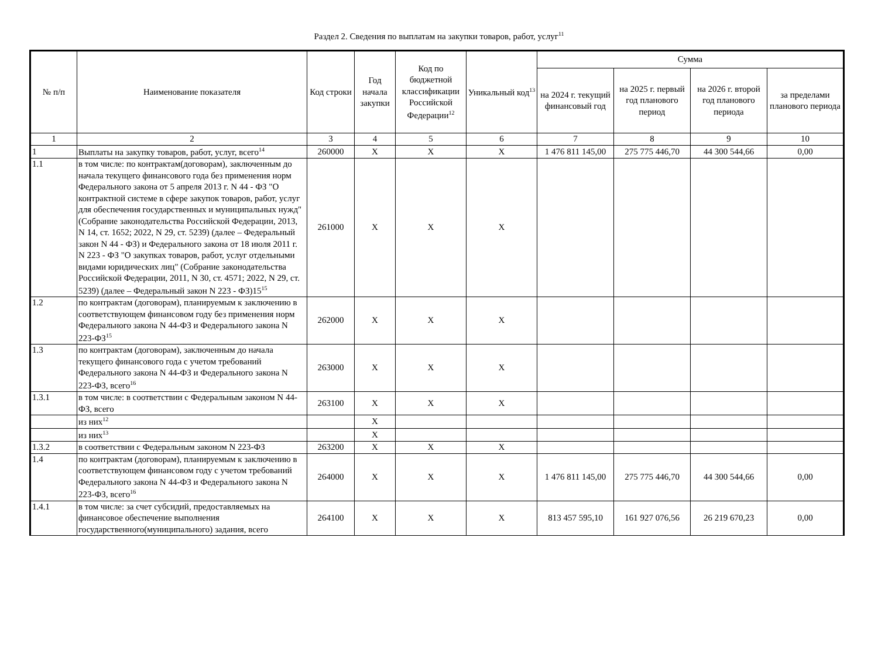Раздел 2. Сведения по выплатам на закупки товаров, работ, услуг<sup>11</sup>
| № п/п | Наименование показателя | Код строки | Год начала закупки | Код по бюджетной классификации Российской Федерации<sup>12</sup> | Уникальный код<sup>13</sup> | Сумма | | | |
| --- | --- | --- | --- | --- | --- | --- | --- | --- | --- |
| | | | | | | на 2024 г. текущий финансовый год | на 2025 г. первый год планового период | на 2026 г. второй год планового периода | за пределами планового периода |
| 1 | 2 | 3 | 4 | 5 | 6 | 7 | 8 | 9 | 10 |
| 1 | Выплаты на закупку товаров, работ, услуг, всего<sup>14</sup> | 260000 | X | X | X | 1 476 811 145,00 | 275 775 446,70 | 44 300 544,66 | 0,00 |
| 1.1 | в том числе: по контрактам(договорам), заключенным до начала текущего финансового года без применения норм Федерального закона от 5 апреля 2013 г. N 44 - ФЗ "О контрактной системе в сфере закупок товаров, работ, услуг для обеспечения государственных и муниципальных нужд" (Собрание законодательства Российской Федерации, 2013, N 14, ст. 1652; 2022, N 29, ст. 5239) (далее – Федеральный закон N 44 - ФЗ) и Федерального закона от 18 июля 2011 г. N 223 - ФЗ "О закупках товаров, работ, услуг отдельными видами юридических лиц" (Собрание законодательства Российской Федерации, 2011, N 30, ст. 4571; 2022, N 29, ст. 5239) (далее – Федеральный закон N 223 - ФЗ)15<sup>15</sup> | 261000 | X | X | X | | | | |
| 1.2 | по контрактам (договорам), планируемым к заключению в соответствующем финансовом году без применения норм Федерального закона N 44-ФЗ и Федерального закона N 223-ФЗ<sup>15</sup> | 262000 | X | X | X | | | | |
| 1.3 | по контрактам (договорам), заключенным до начала текущего финансового года с учетом требований Федерального закона N 44-ФЗ и Федерального закона N 223-ФЗ, всего<sup>16</sup> | 263000 | X | X | X | | | | |
| 1.3.1 | в том числе: в соответствии с Федеральным законом N 44-ФЗ, всего | 263100 | X | X | X | | | | |
| | из них<sup>12</sup> | | X | | | | | | |
| | из них<sup>13</sup> | | X | | | | | | |
| 1.3.2 | в соответствии с Федеральным законом N 223-ФЗ | 263200 | X | X | X | | | | |
| 1.4 | по контрактам (договорам), планируемым к заключению в соответствующем финансовом году с учетом требований Федерального закона N 44-ФЗ и Федерального закона N 223-ФЗ, всего<sup>16</sup> | 264000 | X | X | X | 1 476 811 145,00 | 275 775 446,70 | 44 300 544,66 | 0,00 |
| 1.4.1 | в том числе: за счет субсидий, предоставляемых на финансовое обеспечение выполнения государственного(муниципального) задания, всего | 264100 | X | X | X | 813 457 595,10 | 161 927 076,56 | 26 219 670,23 | 0,00 |